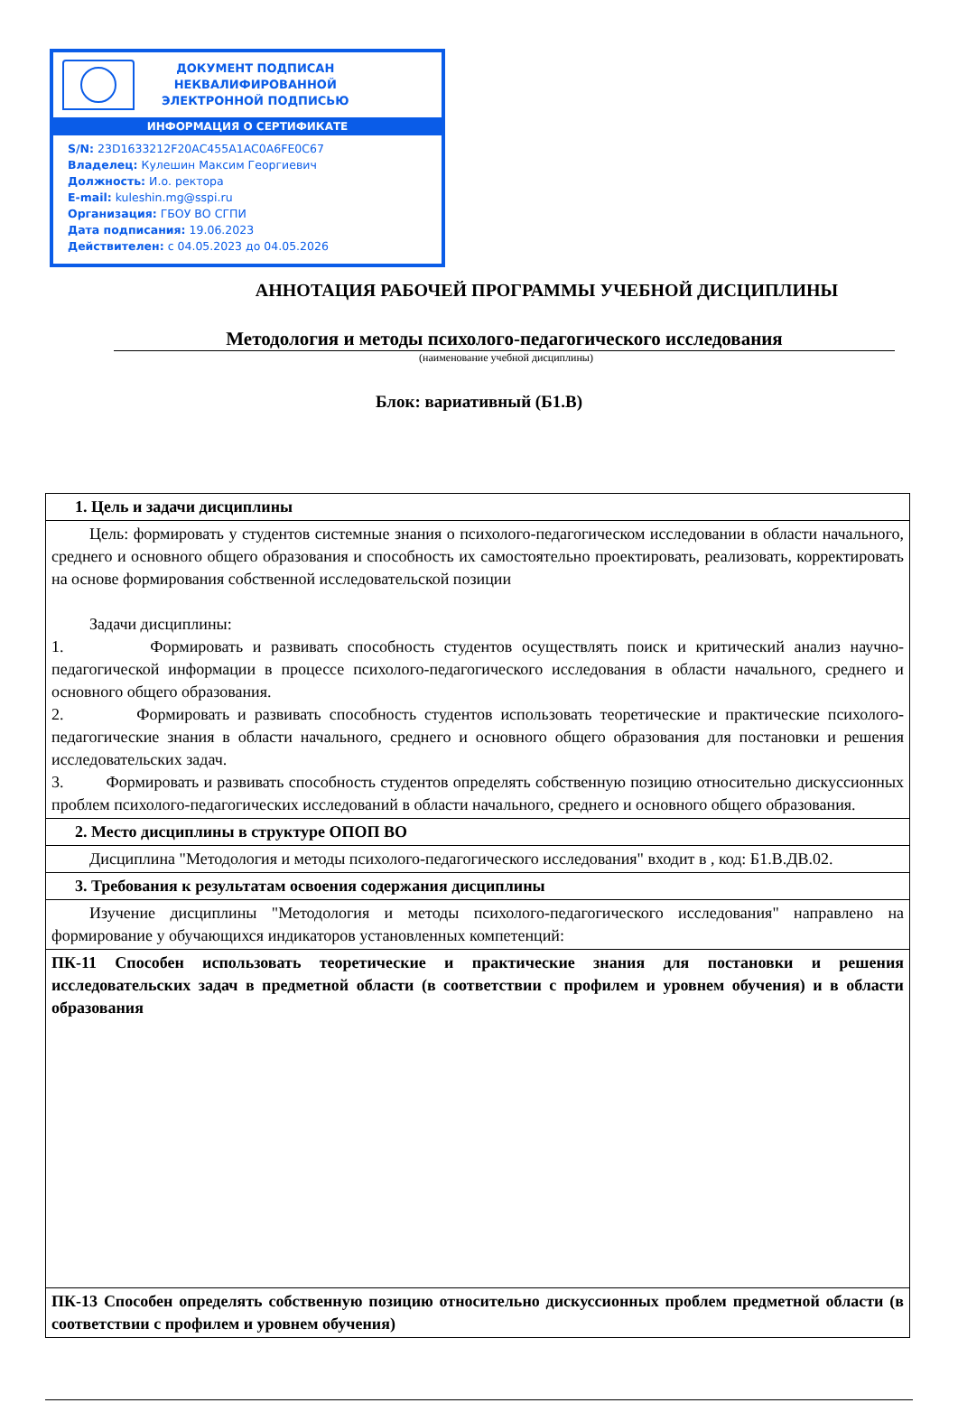ДОКУМЕНТ ПОДПИСАН
НЕКВАЛИФИРОВАННОЙ
ЭЛЕКТРОННОЙ ПОДПИСЬЮ
ИНФОРМАЦИЯ О СЕРТИФИКАТЕ
S/N: 23D1633212F20AC455A1AC0A6FE0C67
Владелец: Кулешин Максим Георгиевич
Должность: И.о. ректора
E-mail: kuleshin.mg@sspi.ru
Организация: ГБОУ ВО СГПИ
Дата подписания: 19.06.2023
Действителен: с 04.05.2023 до 04.05.2026
АННОТАЦИЯ РАБОЧЕЙ ПРОГРАММЫ УЧЕБНОЙ ДИСЦИПЛИНЫ
Методология и методы психолого-педагогического исследования
(наименование учебной дисциплины)
Блок: вариативный (Б1.В)
| 1. Цель и задачи дисциплины |
| Цель: формировать у студентов системные знания о психолого-педагогическом исследовании в области начального, среднего и основного общего образования и способность их самостоятельно проектировать, реализовать, корректировать на основе формирования собственной исследовательской позиции Задачи дисциплины: 1. Формировать и развивать способность студентов осуществлять поиск и критический анализ научно-педагогической информации в процессе психолого-педагогического исследования в области начального, среднего и основного общего образования. 2. Формировать и развивать способность студентов использовать теоретические и практические психолого-педагогические знания в области начального, среднего и основного общего образования для постановки и решения исследовательских задач. 3. Формировать и развивать способность студентов определять собственную позицию относительно дискуссионных проблем психолого-педагогических исследований в области начального, среднего и основного общего образования. |
| 2. Место дисциплины в структуре ОПОП ВО |
| Дисциплина "Методология и методы психолого-педагогического исследования" входит в , код: Б1.В.ДВ.02. |
| 3. Требования к результатам освоения содержания дисциплины |
| Изучение дисциплины "Методология и методы психолого-педагогического исследования" направлено на формирование у обучающихся индикаторов установленных компетенций: |
| ПК-11 Способен использовать теоретические и практические знания для постановки и решения исследовательских задач в предметной области (в соответствии с профилем и уровнем обучения) и в области образования |
| ПК-13 Способен определять собственную позицию относительно дискуссионных проблем предметной области (в соответствии с профилем и уровнем обучения) |